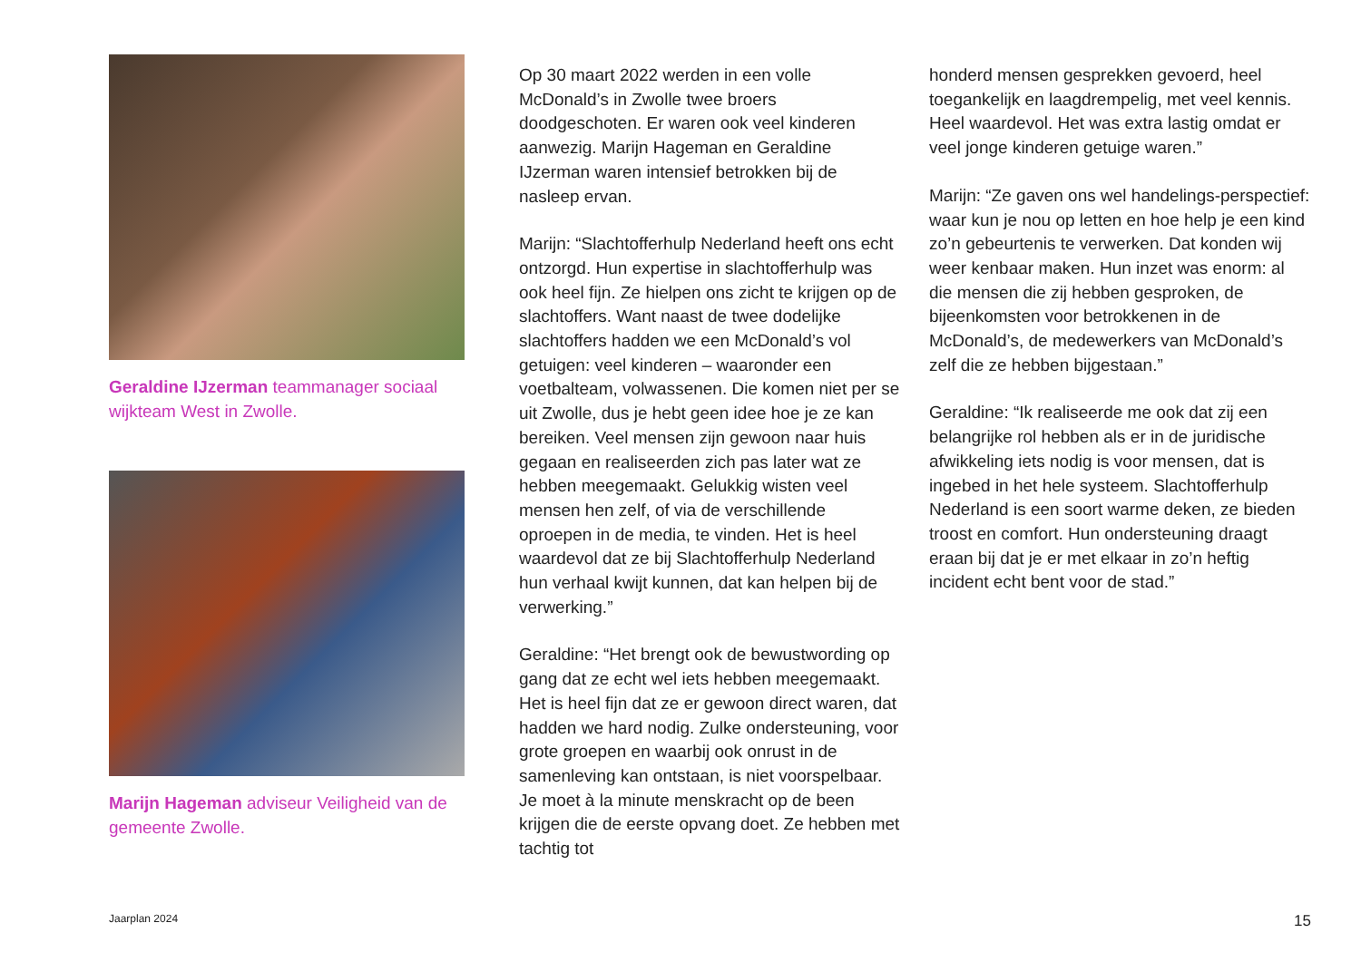Geraldine IJzerman teammanager sociaal wijkteam West in Zwolle.
Marijn Hageman adviseur Veiligheid van de gemeente Zwolle.
Op 30 maart 2022 werden in een volle McDonald’s in Zwolle twee broers doodgeschoten. Er waren ook veel kinderen aanwezig. Marijn Hageman en Geraldine IJzerman waren intensief betrokken bij de nasleep ervan.
Marijn: “Slachtofferhulp Nederland heeft ons echt ontzorgd. Hun expertise in slachtofferhulp was ook heel fijn. Ze hielpen ons zicht te krijgen op de slachtoffers. Want naast de twee dodelijke slachtoffers hadden we een McDonald’s vol getuigen: veel kinderen – waaronder een voetbalteam, volwassenen. Die komen niet per se uit Zwolle, dus je hebt geen idee hoe je ze kan bereiken. Veel mensen zijn gewoon naar huis gegaan en realiseerden zich pas later wat ze hebben meegemaakt. Gelukkig wisten veel mensen hen zelf, of via de verschillende oproepen in de media, te vinden. Het is heel waardevol dat ze bij Slachtofferhulp Nederland hun verhaal kwijt kunnen, dat kan helpen bij de verwerking.”
Geraldine: “Het brengt ook de bewustwording op gang dat ze echt wel iets hebben meegemaakt. Het is heel fijn dat ze er gewoon direct waren, dat hadden we hard nodig. Zulke ondersteuning, voor grote groepen en waarbij ook onrust in de samenleving kan ontstaan, is niet voorspelbaar. Je moet à la minute menskracht op de been krijgen die de eerste opvang doet. Ze hebben met tachtig tot
honderd mensen gesprekken gevoerd, heel toegankelijk en laagdrempelig, met veel kennis. Heel waardevol. Het was extra lastig omdat er veel jonge kinderen getuige waren.”
Marijn: “Ze gaven ons wel handelings-perspectief: waar kun je nou op letten en hoe help je een kind zo’n gebeurtenis te verwerken. Dat konden wij weer kenbaar maken. Hun inzet was enorm: al die mensen die zij hebben gesproken, de bijeenkomsten voor betrokkenen in de McDonald’s, de medewerkers van McDonald’s zelf die ze hebben bijgestaan.”
Geraldine: “Ik realiseerde me ook dat zij een belangrijke rol hebben als er in de juridische afwikkeling iets nodig is voor mensen, dat is ingebed in het hele systeem. Slachtofferhulp Nederland is een soort warme deken, ze bieden troost en comfort. Hun ondersteuning draagt eraan bij dat je er met elkaar in zo’n heftig incident echt bent voor de stad.”
Jaarplan 2024 15